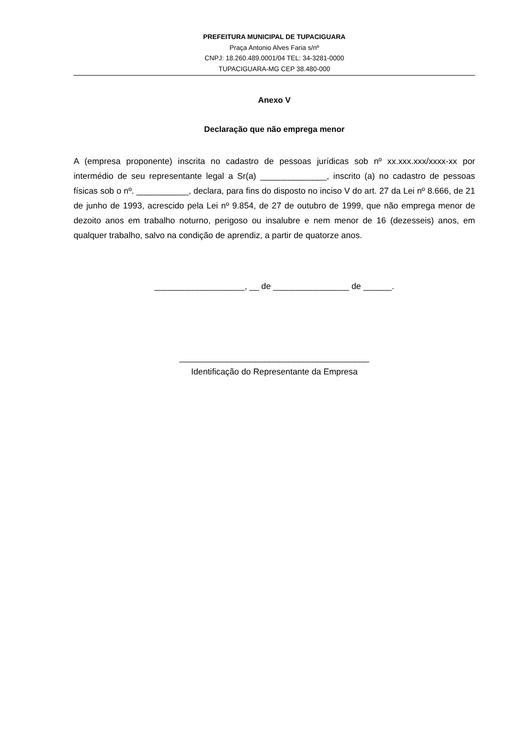PREFEITURA MUNICIPAL DE TUPACIGUARA
Praça Antonio Alves Faria s/nº
CNPJ: 18.260.489.0001/04 TEL: 34-3281-0000
TUPACIGUARA-MG CEP 38.480-000
Anexo V
Declaração que não emprega menor
A (empresa proponente) inscrita no cadastro de pessoas jurídicas sob nº xx.xxx.xxx/xxxx-xx por intermédio de seu representante legal a Sr(a) ______________, inscrito (a) no cadastro de pessoas físicas sob o nº. ___________, declara, para fins do disposto no inciso V do art. 27 da Lei nº 8.666, de 21 de junho de 1993, acrescido pela Lei nº 9.854, de 27 de outubro de 1999, que não emprega menor de dezoito anos em trabalho noturno, perigoso ou insalubre e nem menor de 16 (dezesseis) anos, em qualquer trabalho, salvo na condição de aprendiz, a partir de quatorze anos.
___________________, __ de ________________ de ______.
________________________________________
Identificação do Representante da Empresa